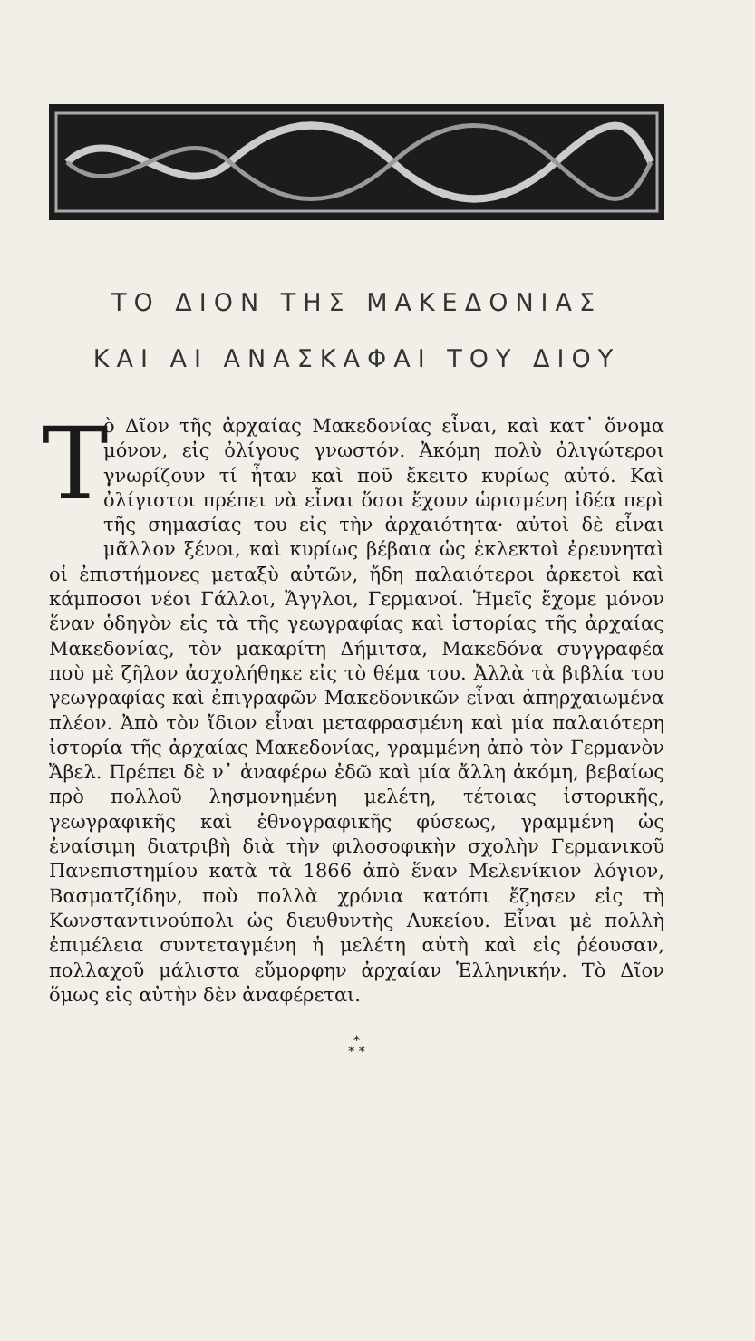ΤΟ ΔΙΟΝ ΤΗΣ ΜΑΚΕΔΟΝΙΑΣ
ΚΑΙ ΑΙ ΑΝΑΣΚΑΦΑΙ ΤΟΥ ΔΙΟΥ
Τὸ Δῖον τῆς ἀρχαίας Μακεδονίας εἶναι, καὶ κατ᾽ ὄνομα μόνον, εἰς ὀλίγους γνωστόν. Ἀκόμη πολὺ ὀλιγώτεροι γνωρίζουν τί ἦταν καὶ ποῦ ἔκειτο κυρίως αὐτό. Καὶ ὀλίγιστοι πρέπει νὰ εἶναι ὅσοι ἔχουν ὡρισμένη ἰδέα περὶ τῆς σημασίας του εἰς τὴν ἀρχαιότητα· αὐτοὶ δὲ εἶναι μᾶλλον ξένοι, καὶ κυρίως βέβαια ὡς ἐκλεκτοὶ ἐρευνηταὶ οἱ ἐπιστήμονες μεταξὺ αὐτῶν, ἤδη παλαιότεροι ἀρκετοὶ καὶ κάμποσοι νέοι Γάλλοι, Ἄγγλοι, Γερμανοί. Ἡμεῖς ἔχομε μόνον ἕναν ὁδηγὸν εἰς τὰ τῆς γεωγραφίας καὶ ἱστορίας τῆς ἀρχαίας Μακεδονίας, τὸν μακαρίτη Δήμιτσα, Μακεδόνα συγγραφέα ποὺ μὲ ζῆλον ἀσχολήθηκε εἰς τὸ θέμα του. Ἀλλὰ τὰ βιβλία του γεωγραφίας καὶ ἐπιγραφῶν Μακεδονικῶν εἶναι ἀπηρχαιωμένα πλέον. Ἀπὸ τὸν ἴδιον εἶναι μεταφρασμένη καὶ μία παλαιότερη ἱστορία τῆς ἀρχαίας Μακεδονίας, γραμμένη ἀπὸ τὸν Γερμανὸν Ἄβελ. Πρέπει δὲ ν᾽ ἀναφέρω ἐδῶ καὶ μία ἄλλη ἀκόμη, βεβαίως πρὸ πολλοῦ λησμονημένη μελέτη, τέτοιας ἱστορικῆς, γεωγραφικῆς καὶ ἐθνογραφικῆς φύσεως, γραμμένη ὡς ἐναίσιμη διατριβὴ διὰ τὴν φιλοσοφικὴν σχολὴν Γερμανικοῦ Πανεπιστημίου κατὰ τὰ 1866 ἀπὸ ἕναν Μελενίκιον λόγιον, Βασματζίδην, ποὺ πολλὰ χρόνια κατόπι ἔζησεν εἰς τὴ Κωνσταντινούπολι ὡς διευθυντὴς Λυκείου. Εἶναι μὲ πολλὴ ἐπιμέλεια συντεταγμένη ἡ μελέτη αὐτὴ καὶ εἰς ῥέουσαν, πολλαχοῦ μάλιστα εὔμορφην ἀρχαίαν Ἑλληνικήν. Τὸ Δῖον ὅμως εἰς αὐτὴν δὲν ἀναφέρεται.
*
* *